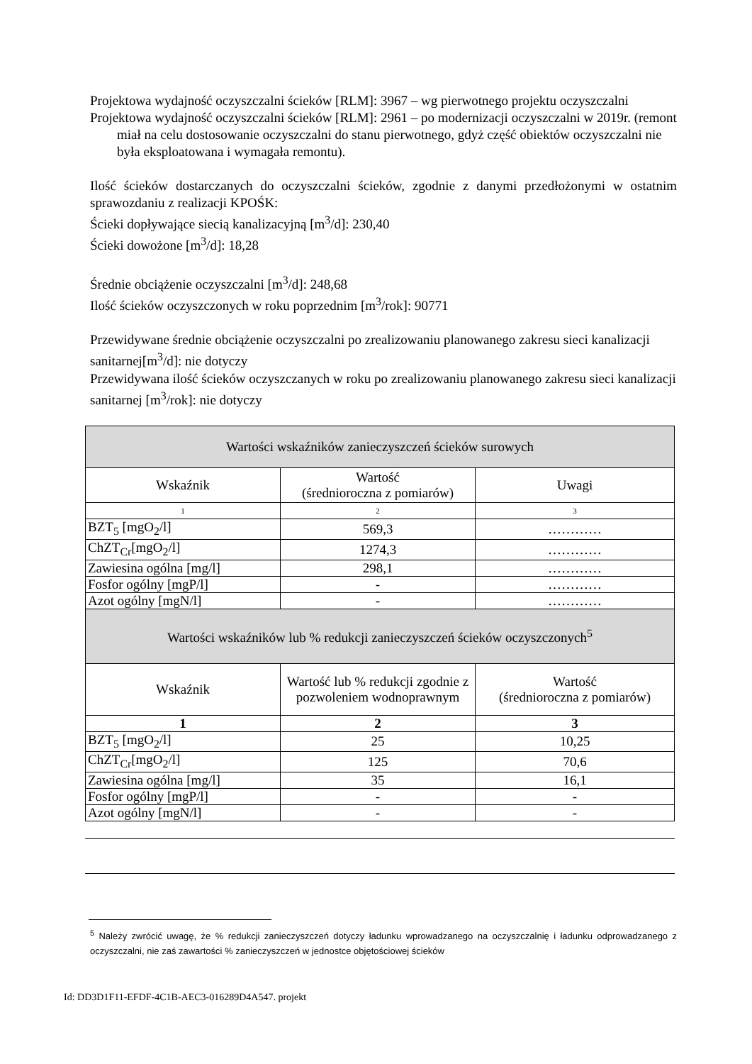Projektowa wydajność oczyszczalni ścieków [RLM]: 3967 – wg pierwotnego projektu oczyszczalni
Projektowa wydajność oczyszczalni ścieków [RLM]: 2961 – po modernizacji oczyszczalni w 2019r. (remont miał na celu dostosowanie oczyszczalni do stanu pierwotnego, gdyż część obiektów oczyszczalni nie była eksploatowana i wymagała remontu).
Ilość ścieków dostarczanych do oczyszczalni ścieków, zgodnie z danymi przedłożonymi w ostatnim sprawozdaniu z realizacji KPOŚK:
Ścieki dopływające siecią kanalizacyjną [m<sup>3</sup>/d]: 230,40
Ścieki dowożone [m<sup>3</sup>/d]: 18,28
Średnie obciążenie oczyszczalni [m<sup>3</sup>/d]: 248,68
Ilość ścieków oczyszczonych w roku poprzednim [m<sup>3</sup>/rok]: 90771
Przewidywane średnie obciążenie oczyszczalni po zrealizowaniu planowanego zakresu sieci kanalizacji sanitarnej[m<sup>3</sup>/d]: nie dotyczy
Przewidywana ilość ścieków oczyszczanych w roku po zrealizowaniu planowanego zakresu sieci kanalizacji sanitarnej [m<sup>3</sup>/rok]: nie dotyczy
| Wartości wskaźników zanieczyszczeń ścieków surowych | | |
| Wskaźnik | Wartość (średnioroczna z pomiarów) | Uwagi |
| 1 | 2 | 3 |
| BZT<sub>5</sub> [mgO<sub>2</sub>/l] | 569,3 | ………… |
| ChZT<sub>Cr</sub>[mgO<sub>2</sub>/l] | 1274,3 | ………… |
| Zawiesina ogólna [mg/l] | 298,1 | ………… |
| Fosfor ogólny [mgP/l] | - | ………… |
| Azot ogólny [mgN/l] | - | ………… |
| Wartości wskaźników lub % redukcji zanieczyszczeń ścieków oczyszczonych<sup>5</sup> | | |
| Wskaźnik | Wartość lub % redukcji zgodnie z pozwoleniem wodnoprawnym | Wartość (średnioroczna z pomiarów) |
| 1 | 2 | 3 |
| BZT<sub>5</sub> [mgO<sub>2</sub>/l] | 25 | 10,25 |
| ChZT<sub>Cr</sub>[mgO<sub>2</sub>/l] | 125 | 70,6 |
| Zawiesina ogólna [mg/l] | 35 | 16,1 |
| Fosfor ogólny [mgP/l] | - | - |
| Azot ogólny [mgN/l] | - | - |
<sup>5</sup> Należy zwrócić uwagę, że % redukcji zanieczyszczeń dotyczy ładunku wprowadzanego na oczyszczalnię i ładunku odprowadzanego z oczyszczalni, nie zaś zawartości % zanieczyszczeń w jednostce objętościowej ścieków
Id: DD3D1F11-EFDF-4C1B-AEC3-016289D4A547. projekt